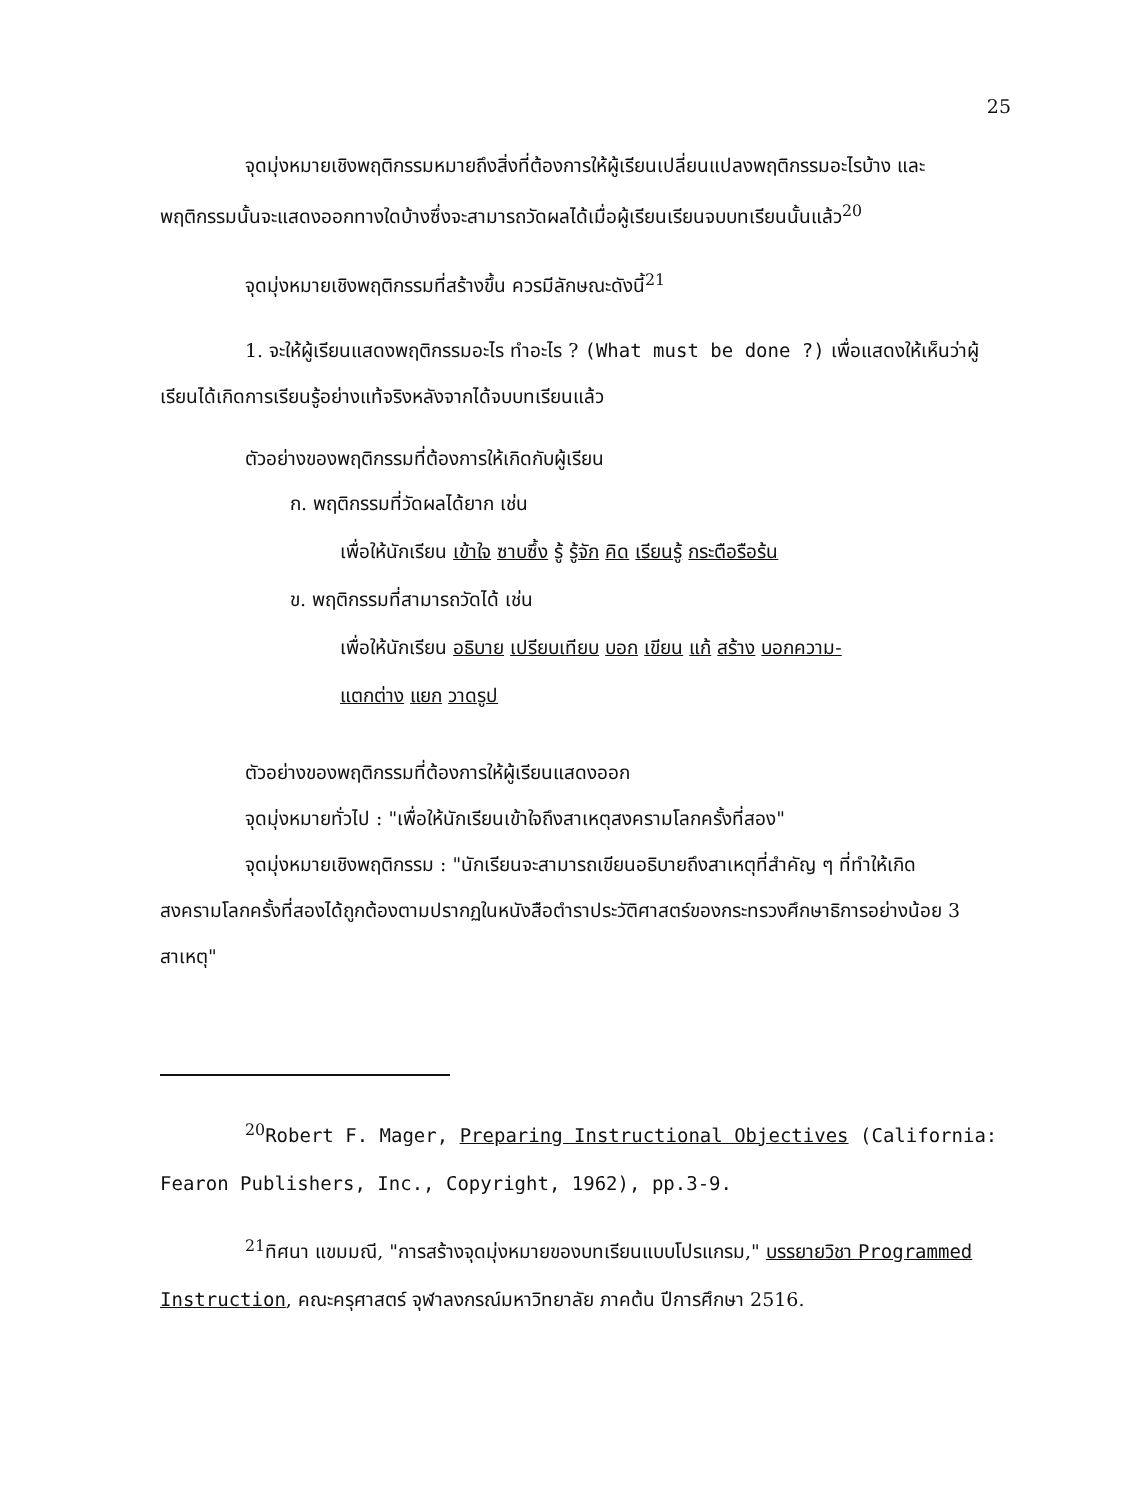25
จุดมุ่งหมายเชิงพฤติกรรมหมายถึงสิ่งที่ต้องการให้ผู้เรียนเปลี่ยนแปลงพฤติกรรมอะไรบ้าง และพฤติกรรมนั้นจะแสดงออกทางใดบ้างซึ่งจะสามารถวัดผลได้เมื่อผู้เรียนเรียนจบบทเรียนนั้นแล้ว<sup>20</sup>
จุดมุ่งหมายเชิงพฤติกรรมที่สร้างขึ้น ควรมีลักษณะดังนี้<sup>21</sup>
1. จะให้ผู้เรียนแสดงพฤติกรรมอะไร ทำอะไร ? (What must be done ?) เพื่อแสดงให้เห็นว่าผู้เรียนได้เกิดการเรียนรู้อย่างแท้จริงหลังจากได้จบบทเรียนแล้ว
ตัวอย่างของพฤติกรรมที่ต้องการให้เกิดกับผู้เรียน
ก. พฤติกรรมที่วัดผลได้ยาก เช่น
เพื่อให้นักเรียน เข้าใจ ซาบซึ้ง รู้ รู้จัก คิด เรียนรู้ กระตือรือร้น
ข. พฤติกรรมที่สามารถวัดได้ เช่น
เพื่อให้นักเรียน อธิบาย เปรียบเทียบ บอก เขียน แก้ สร้าง บอกความ-
แตกต่าง แยก วาดรูป
ตัวอย่างของพฤติกรรมที่ต้องการให้ผู้เรียนแสดงออก
จุดมุ่งหมายทั่วไป : "เพื่อให้นักเรียนเข้าใจถึงสาเหตุสงครามโลกครั้งที่สอง"
จุดมุ่งหมายเชิงพฤติกรรม : "นักเรียนจะสามารถเขียนอธิบายถึงสาเหตุที่สำคัญ ๆ ที่ทำให้เกิดสงครามโลกครั้งที่สองได้ถูกต้องตามปรากฏในหนังสือตำราประวัติศาสตร์ของกระทรวงศึกษาธิการอย่างน้อย 3 สาเหตุ"
<sup>20</sup> Robert F. Mager, Preparing Instructional Objectives (California: Fearon Publishers, Inc., Copyright, 1962), pp.3-9.
<sup>21</sup> ทิศนา แขมมณี, "การสร้างจุดมุ่งหมายของบทเรียนแบบโปรแกรม," บรรยายวิชา Programmed Instruction, คณะครุศาสตร์ จุฬาลงกรณ์มหาวิทยาลัย ภาคต้น ปีการศึกษา 2516.